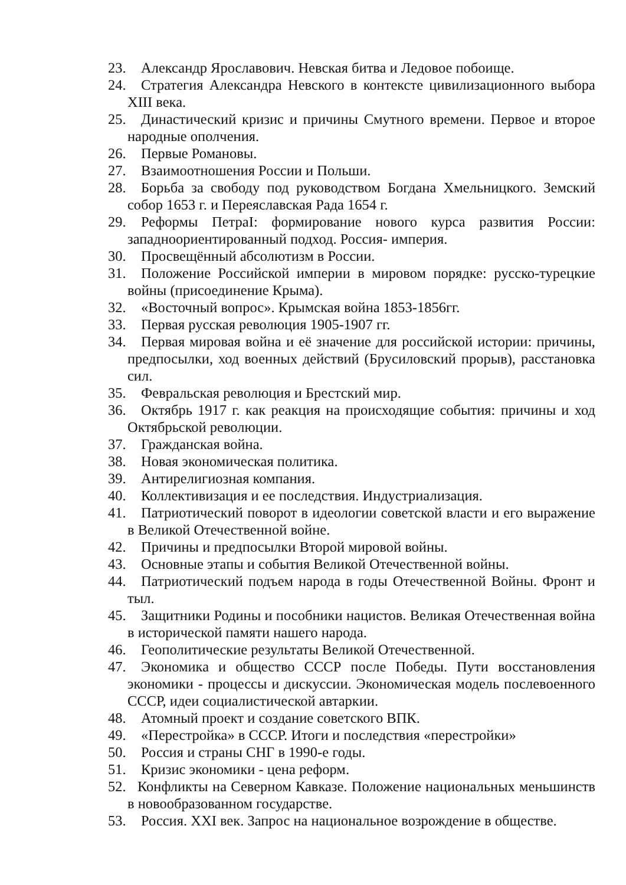23. Александр Ярославович. Невская битва и Ледовое побоище.
24. Стратегия Александра Невского в контексте цивилизационного выбора XIII века.
25. Династический кризис и причины Смутного времени. Первое и второе народные ополчения.
26. Первые Романовы.
27. Взаимоотношения России и Польши.
28. Борьба за свободу под руководством Богдана Хмельницкого. Земский собор 1653 г. и Переяславская Рада 1654 г.
29. Реформы ПетраI: формирование нового курса развития России: западноориентированный подход. Россия- империя.
30. Просвещённый абсолютизм в России.
31. Положение Российской империи в мировом порядке: русско-турецкие войны (присоединение Крыма).
32. «Восточный вопрос». Крымская война 1853-1856гг.
33. Первая русская революция 1905-1907 гг.
34. Первая мировая война и её значение для российской истории: причины, предпосылки, ход военных действий (Брусиловский прорыв), расстановка сил.
35. Февральская революция и Брестский мир.
36. Октябрь 1917 г. как реакция на происходящие события: причины и ход Октябрьской революции.
37. Гражданская война.
38. Новая экономическая политика.
39. Антирелигиозная компания.
40. Коллективизация и ее последствия. Индустриализация.
41. Патриотический поворот в идеологии советской власти и его выражение в Великой Отечественной войне.
42. Причины и предпосылки Второй мировой войны.
43. Основные этапы и события Великой Отечественной войны.
44. Патриотический подъем народа в годы Отечественной Войны. Фронт и тыл.
45. Защитники Родины и пособники нацистов. Великая Отечественная война в исторической памяти нашего народа.
46. Геополитические результаты Великой Отечественной.
47. Экономика и общество СССР после Победы. Пути восстановления экономики - процессы и дискуссии. Экономическая модель послевоенного СССР, идеи социалистической автаркии.
48. Атомный проект и создание советского ВПК.
49. «Перестройка» в СССР. Итоги и последствия «перестройки»
50. Россия и страны СНГ в 1990-е годы.
51. Кризис экономики - цена реформ.
52. Конфликты на Северном Кавказе. Положение национальных меньшинств в новообразованном государстве.
53. Россия. XXI век. Запрос на национальное возрождение в обществе.